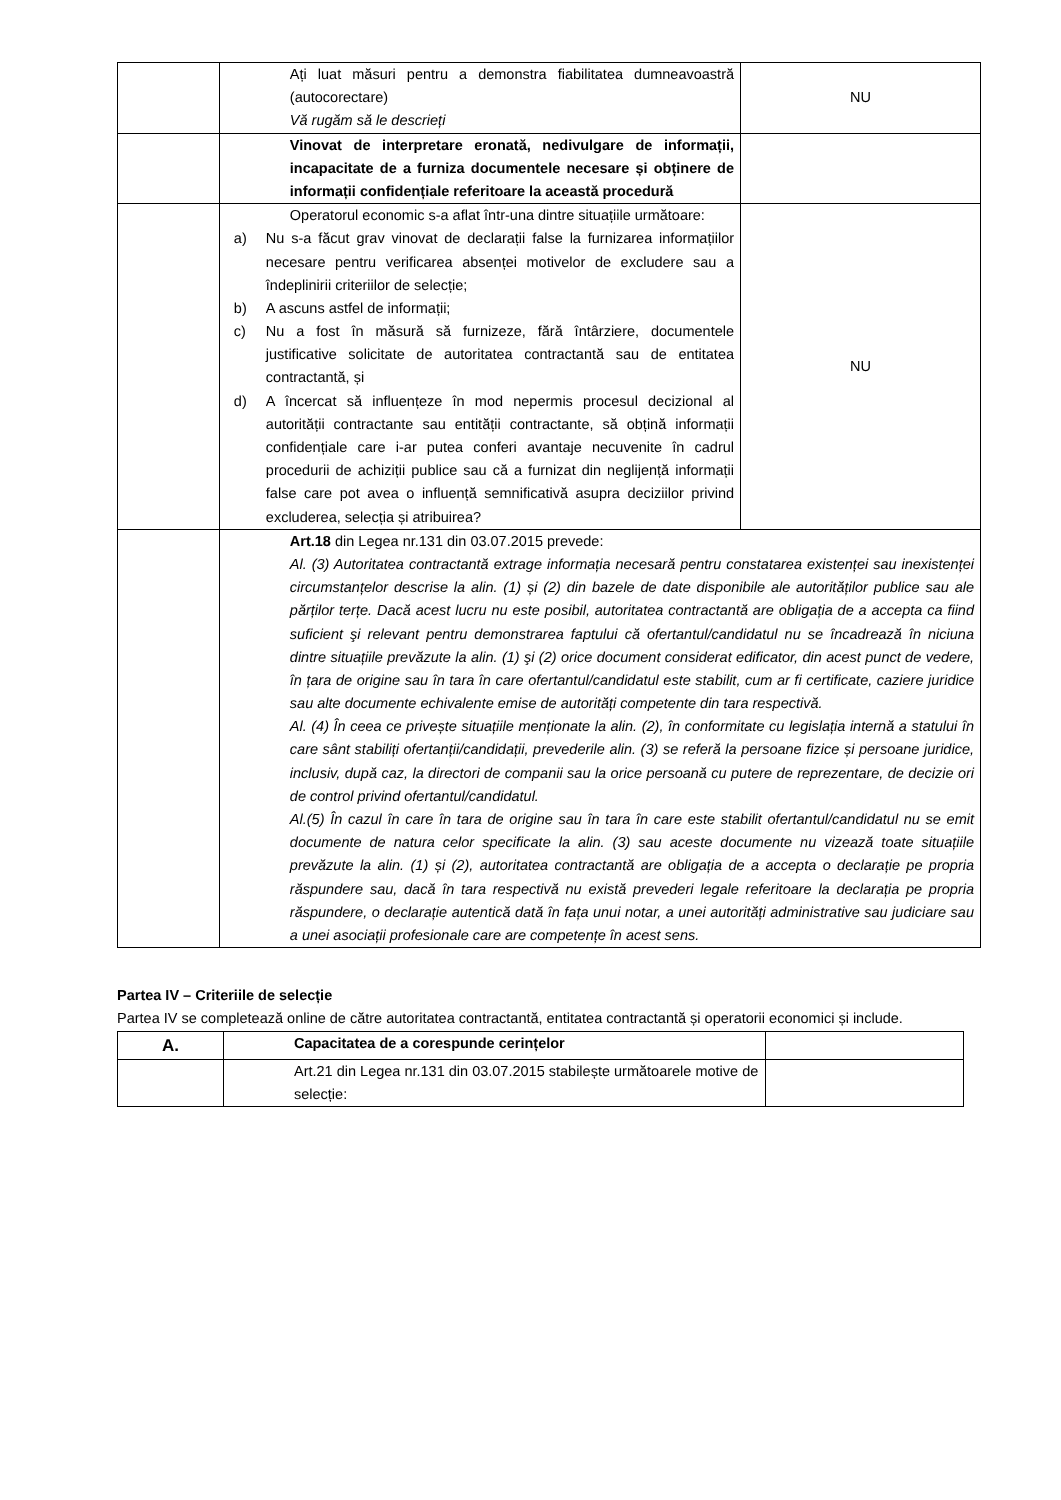| | Ați luat măsuri pentru a demonstra fiabilitatea dumneavoastră (autocorectare) Vă rugăm să le descrieți | NU |
| | Vinovat de interpretare eronată, nedivulgare de informații, incapacitate de a furniza documentele necesare și obținere de informații confidențiale referitoare la această procedură | |
| | Operatorul economic s-a aflat într-una dintre situațiile următoare: a) Nu s-a făcut grav vinovat de declarații false la furnizarea informațiilor necesare pentru verificarea absenței motivelor de excludere sau a îndeplinirii criteriilor de selecție; b) A ascuns astfel de informații; c) Nu a fost în măsură să furnizeze, fără întârziere, documentele justificative solicitate de autoritatea contractantă sau de entitatea contractantă, și d) A încercat să influențeze în mod nepermis procesul decizional al autorității contractante sau entității contractante, să obțină informații confidențiale care i-ar putea conferi avantaje necuvenite în cadrul procedurii de achiziții publice sau că a furnizat din neglijență informații false care pot avea o influență semnificativă asupra deciziilor privind excluderea, selecția și atribuirea? | NU |
| | Art.18 din Legea nr.131 din 03.07.2015 prevede: Al. (3) Autoritatea contractantă extrage informația necesară pentru constatarea existenței sau inexistenței circumstanțelor descrise la alin. (1) și (2) din bazele de date disponibile ale autorităților publice sau ale părților terțe. Dacă acest lucru nu este posibil, autoritatea contractantă are obligația de a accepta ca fiind suficient şi relevant pentru demonstrarea faptului că ofertantul/candidatul nu se încadrează în niciuna dintre situațiile prevăzute la alin. (1) şi (2) orice document considerat edificator, din acest punct de vedere, în țara de origine sau în tara în care ofertantul/candidatul este stabilit, cum ar fi certificate, caziere juridice sau alte documente echivalente emise de autorități competente din tara respectivă. Al. (4) În ceea ce privește situațiile menționate la alin. (2), în conformitate cu legislația internă a statului în care sânt stabiliți ofertanții/candidații, prevederile alin. (3) se referă la persoane fizice și persoane juridice, inclusiv, după caz, la directori de companii sau la orice persoană cu putere de reprezentare, de decizie ori de control privind ofertantul/candidatul. Al.(5) În cazul în care în tara de origine sau în tara în care este stabilit ofertantul/candidatul nu se emit documente de natura celor specificate la alin. (3) sau aceste documente nu vizează toate situațiile prevăzute la alin. (1) și (2), autoritatea contractantă are obligația de a accepta o declarație pe propria răspundere sau, dacă în tara respectivă nu există prevederi legale referitoare la declarația pe propria răspundere, o declarație autentică dată în fața unui notar, a unei autorități administrative sau judiciare sau a unei asociații profesionale care are competențe în acest sens. | |
Partea IV – Criteriile de selecție
Partea IV se completează online de către autoritatea contractantă, entitatea contractantă și operatorii economici și include.
| A. | Capacitatea de a corespunde cerințelor | |
| --- | --- | --- |
| | Art.21 din Legea nr.131 din 03.07.2015 stabilește următoarele motive de selecție: | |